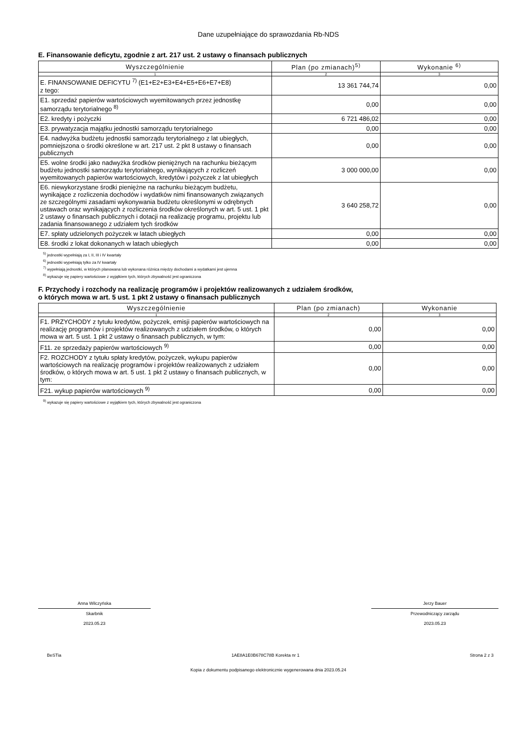Dane uzupełniające do sprawozdania Rb-NDS
E. Finansowanie deficytu, zgodnie z art. 217 ust. 2 ustawy o finansach publicznych
| Wyszczególnienie | Plan (po zmianach)<sup>5)</sup> | Wykonanie <sup>6)</sup> |
| --- | --- | --- |
| 1 | 2 | 3 |
| E. FINANSOWANIE DEFICYTU <sup>7)</sup> (E1+E2+E3+E4+E5+E6+E7+E8) z tego: | 13 361 744,74 | 0,00 |
| E1. sprzedaż papierów wartościowych wyemitowanych przez jednostkę samorządu terytorialnego <sup>8)</sup> | 0,00 | 0,00 |
| E2. kredyty i pożyczki | 6 721 486,02 | 0,00 |
| E3. prywatyzacja majątku jednostki samorządu terytorialnego | 0,00 | 0,00 |
| E4. nadwyżka budżetu jednostki samorządu terytorialnego z lat ubiegłych, pomniejszona o środki określone w art. 217 ust. 2 pkt 8 ustawy o finansach publicznych | 0,00 | 0,00 |
| E5. wolne środki jako nadwyżka środków pieniężnych na rachunku bieżącym budżetu jednostki samorządu terytorialnego, wynikających z rozliczeń wyemitowanych papierów wartościowych, kredytów i pożyczek z lat ubiegłych | 3 000 000,00 | 0,00 |
| E6. niewykorzystane środki pieniężne na rachunku bieżącym budżetu, wynikające z rozliczenia dochodów i wydatków nimi finansowanych związanych ze szczególnymi zasadami wykonywania budżetu określonymi w odrębnych ustawach oraz wynikających z rozliczenia środków określonych w art. 5 ust. 1 pkt 2 ustawy o finansach publicznych i dotacji na realizację programu, projektu lub zadania finansowanego z udziałem tych środków | 3 640 258,72 | 0,00 |
| E7. spłaty udzielonych pożyczek w latach ubiegłych | 0,00 | 0,00 |
| E8. środki z lokat dokonanych w latach ubiegłych | 0,00 | 0,00 |
<sup>5)</sup> jednostki wypełniają za I, II, III i IV kwartały
<sup>6)</sup> jednostki wypełniają tylko za IV kwartały
<sup>7)</sup> wypełniają jednostki, w których planowana lub wykonana różnica między dochodami a wydatkami jest ujemna
<sup>8)</sup> wykazuje się papiery wartościowe z wyjątkiem tych, których zbywalność jest ograniczona
F. Przychody i rozchody na realizację programów i projektów realizowanych z udziałem środków,
o których mowa w art. 5 ust. 1 pkt 2 ustawy o finansach publicznych
| Wyszczególnienie | Plan (po zmianach) | Wykonanie |
| --- | --- | --- |
| 1 | 2 | 3 |
| F1. PRZYCHODY z tytułu kredytów, pożyczek, emisji papierów wartościowych na realizację programów i projektów realizowanych z udziałem środków, o których mowa w art. 5 ust. 1 pkt 2 ustawy o finansach publicznych, w tym: | 0,00 | 0,00 |
| F11. ze sprzedaży papierów wartościowych <sup>9)</sup> | 0,00 | 0,00 |
| F2. ROZCHODY z tytułu spłaty kredytów, pożyczek, wykupu papierów wartościowych na realizację programów i projektów realizowanych z udziałem środków, o których mowa w art. 5 ust. 1 pkt 2 ustawy o finansach publicznych, w tym: | 0,00 | 0,00 |
| F21. wykup papierów wartościowych <sup>9)</sup> | 0,00 | 0,00 |
<sup>9)</sup> wykazuje się papiery wartościowe z wyjątkiem tych, których zbywalność jest ograniczona
Anna Wilczyńska
Skarbnik
2023.05.23
Jerzy Bauer
Przewodniczący zarządu
2023.05.23
BeSTia 1AE8A1E0B678C78B Korekta nr 1 Strona 2 z 3
Kopia z dokumentu podpisanego elektronicznie wygenerowana dnia 2023.05.24